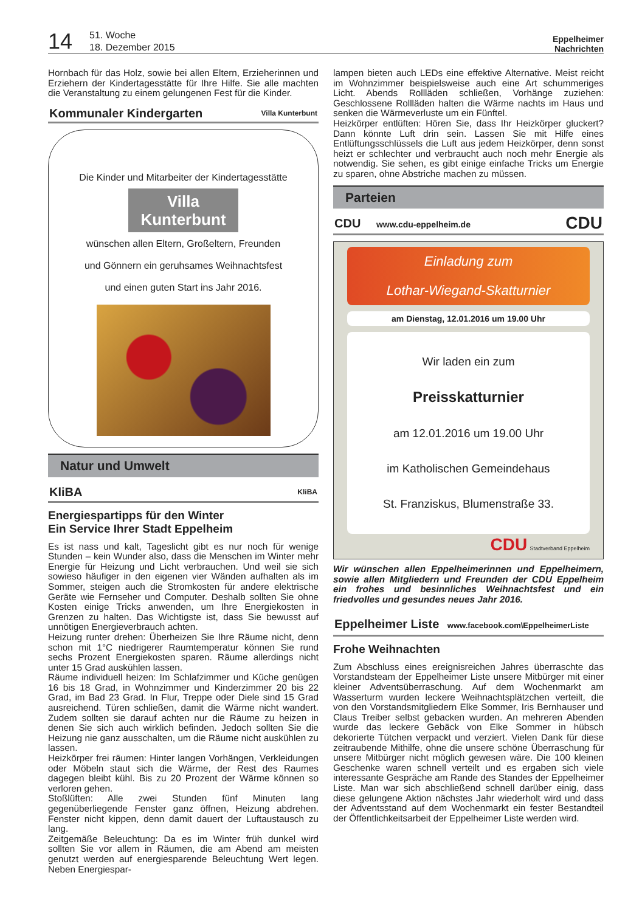14
51. Woche
18. Dezember 2015
Eppelheimer
Nachrichten
Hornbach für das Holz, sowie bei allen Eltern, Erzieherinnen und Erziehern der Kindertagesstätte für Ihre Hilfe. Sie alle machten die Veranstaltung zu einem gelungenen Fest für die Kinder.
Kommunaler Kindergarten Villa Kunterbunt
Die Kinder und Mitarbeiter der Kindertagesstätte
Villa
Kunterbunt
wünschen allen Eltern, Großeltern, Freunden
und Gönnern ein geruhsames Weihnachtsfest
und einen guten Start ins Jahr 2016.
Natur und Umwelt
KliBA KliBA
Energiespartipps für den Winter
Ein Service Ihrer Stadt Eppelheim
Es ist nass und kalt, Tageslicht gibt es nur noch für wenige Stunden – kein Wunder also, dass die Menschen im Winter mehr Energie für Heizung und Licht verbrauchen. Und weil sie sich sowieso häufiger in den eigenen vier Wänden aufhalten als im Sommer, steigen auch die Stromkosten für andere elektrische Geräte wie Fernseher und Computer. Deshalb sollten Sie ohne Kosten einige Tricks anwenden, um Ihre Energiekosten in Grenzen zu halten. Das Wichtigste ist, dass Sie bewusst auf unnötigen Energieverbrauch achten.
Heizung runter drehen: Überheizen Sie Ihre Räume nicht, denn schon mit 1°C niedrigerer Raumtemperatur können Sie rund sechs Prozent Energiekosten sparen. Räume allerdings nicht unter 15 Grad auskühlen lassen.
Räume individuell heizen: Im Schlafzimmer und Küche genügen 16 bis 18 Grad, in Wohnzimmer und Kinderzimmer 20 bis 22 Grad, im Bad 23 Grad. In Flur, Treppe oder Diele sind 15 Grad ausreichend. Türen schließen, damit die Wärme nicht wandert. Zudem sollten sie darauf achten nur die Räume zu heizen in denen Sie sich auch wirklich befinden. Jedoch sollten Sie die Heizung nie ganz ausschalten, um die Räume nicht auskühlen zu lassen.
Heizkörper frei räumen: Hinter langen Vorhängen, Verkleidungen oder Möbeln staut sich die Wärme, der Rest des Raumes dagegen bleibt kühl. Bis zu 20 Prozent der Wärme können so verloren gehen.
Stoßlüften: Alle zwei Stunden fünf Minuten lang gegenüberliegende Fenster ganz öffnen, Heizung abdrehen. Fenster nicht kippen, denn damit dauert der Luftaustausch zu lang.
Zeitgemäße Beleuchtung: Da es im Winter früh dunkel wird sollten Sie vor allem in Räumen, die am Abend am meisten genutzt werden auf energiesparende Beleuchtung Wert legen. Neben Energiespar-
lampen bieten auch LEDs eine effektive Alternative. Meist reicht im Wohnzimmer beispielsweise auch eine Art schummeriges Licht. Abends Rollläden schließen, Vorhänge zuziehen: Geschlossene Rollläden halten die Wärme nachts im Haus und senken die Wärmeverluste um ein Fünftel.
Heizkörper entlüften: Hören Sie, dass Ihr Heizkörper gluckert? Dann könnte Luft drin sein. Lassen Sie mit Hilfe eines Entlüftungsschlüssels die Luft aus jedem Heizkörper, denn sonst heizt er schlechter und verbraucht auch noch mehr Energie als notwendig. Sie sehen, es gibt einige einfache Tricks um Energie zu sparen, ohne Abstriche machen zu müssen.
Parteien
CDU www.cdu-eppelheim.de CDU
Einladung zum
Lothar-Wiegand-Skatturnier
am Dienstag, 12.01.2016 um 19.00 Uhr
Wir laden ein zum
Preisskatturnier
am 12.01.2016 um 19.00 Uhr
im Katholischen Gemeindehaus
St. Franziskus, Blumenstraße 33.
CDU Stadtverband Eppelheim
Wir wünschen allen Eppelheimerinnen und Eppelheimern, sowie allen Mitgliedern und Freunden der CDU Eppelheim ein frohes und besinnliches Weihnachtsfest und ein friedvolles und gesundes neues Jahr 2016.
Eppelheimer Liste www.facebook.com\EppelheimerListe
Frohe Weihnachten
Zum Abschluss eines ereignisreichen Jahres überraschte das Vorstandsteam der Eppelheimer Liste unsere Mitbürger mit einer kleiner Adventsüberraschung. Auf dem Wochenmarkt am Wasserturm wurden leckere Weihnachtsplätzchen verteilt, die von den Vorstandsmitgliedern Elke Sommer, Iris Bernhauser und Claus Treiber selbst gebacken wurden. An mehreren Abenden wurde das leckere Gebäck von Elke Sommer in hübsch dekorierte Tütchen verpackt und verziert. Vielen Dank für diese zeitraubende Mithilfe, ohne die unsere schöne Überraschung für unsere Mitbürger nicht möglich gewesen wäre. Die 100 kleinen Geschenke waren schnell verteilt und es ergaben sich viele interessante Gespräche am Rande des Standes der Eppelheimer Liste. Man war sich abschließend schnell darüber einig, dass diese gelungene Aktion nächstes Jahr wiederholt wird und dass der Adventsstand auf dem Wochenmarkt ein fester Bestandteil der Öffentlichkeitsarbeit der Eppelheimer Liste werden wird.